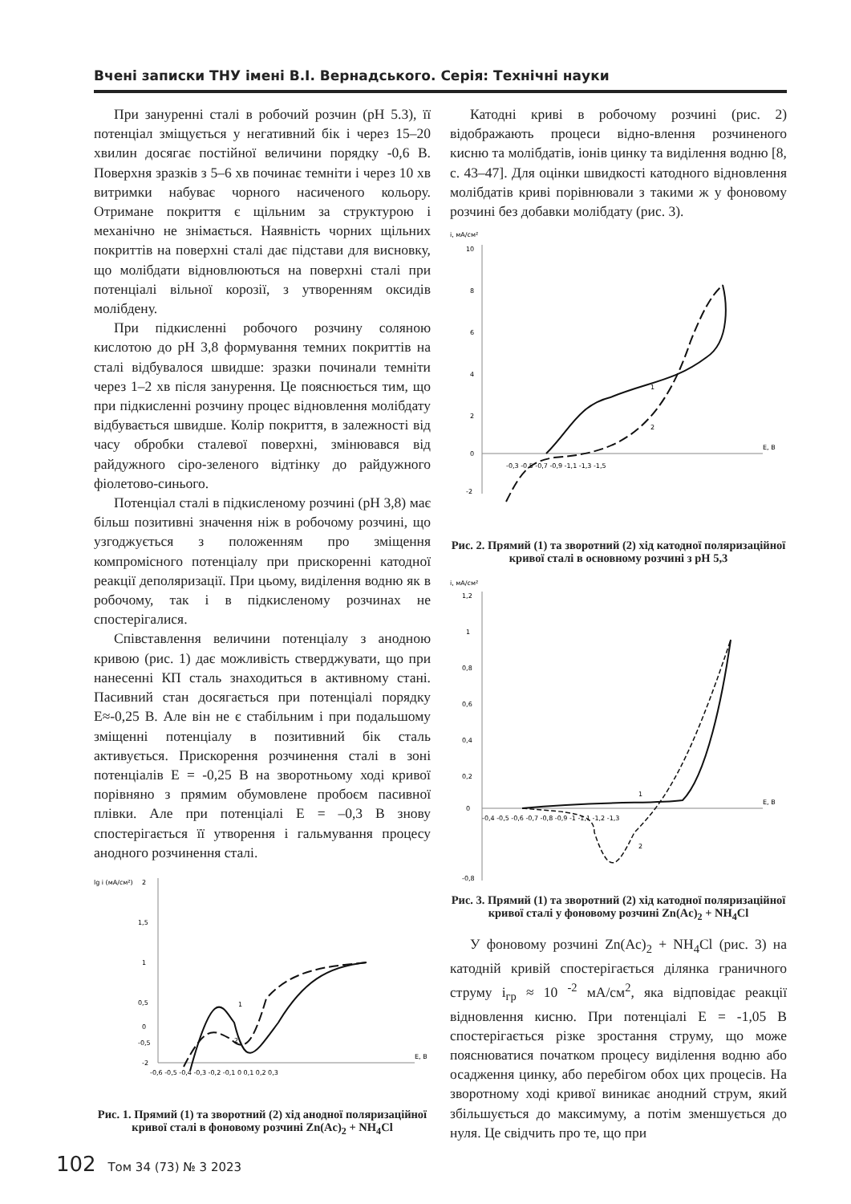Вчені записки ТНУ імені В.І. Вернадського. Серія: Технічні науки
При зануренні сталі в робочий розчин (pH 5.3), її потенціал зміщується у негативний бік і через 15–20 хвилин досягає постійної величини порядку -0,6 В. Поверхня зразків з 5–6 хв починає темніти і через 10 хв витримки набуває чорного насиченого кольору. Отримане покриття є щільним за структурою і механічно не знімається. Наявність чорних щільних покриттів на поверхні сталі дає підстави для висновку, що молібдати відновлюються на поверхні сталі при потенціалі вільної корозії, з утворенням оксидів молібдену.
При підкисленні робочого розчину соляною кислотою до pH 3,8 формування темних покриттів на сталі відбувалося швидше: зразки починали темніти через 1–2 хв після занурення. Це пояснюється тим, що при підкисленні розчину процес відновлення молібдату відбувається швидше. Колір покриття, в залежності від часу обробки сталевої поверхні, змінювався від райдужного сіро-зеленого відтінку до райдужного фіолетово-синього.
Потенціал сталі в підкисленому розчині (pH 3,8) має більш позитивні значення ніж в робочому розчині, що узгоджується з положенням про зміщення компромісного потенціалу при прискоренні катодної реакції деполяризації. При цьому, виділення водню як в робочому, так і в підкисленому розчинах не спостерігалися.
Співставлення величини потенціалу з анодною кривою (рис. 1) дає можливість стверджувати, що при нанесенні КП сталь знаходиться в активному стані. Пасивний стан досягається при потенціалі порядку E≈-0,25 В. Але він не є стабільним і при подальшому зміщенні потенціалу в позитивний бік сталь активується. Прискорення розчинення сталі в зоні потенціалів E = -0,25 В на зворотньому ході кривої порівняно з прямим обумовлене пробоєм пасивної плівки. Але при потенціалі E = –0,3 В знову спостерігається її утворення і гальмування процесу анодного розчинення сталі.
lg i (мА/см²)
2
1,5
1
0,5
0
-0,5
-2
-0,6 -0,5 -0,4 -0,3 -0,2 -0,1 0 0,1 0,2 0,3
E, B
1
2
Рис. 1. Прямий (1) та зворотний (2) хід анодної поляризаційної кривої сталі в фоновому розчині Zn(Ac)<sub>2</sub> + NH<sub>4</sub>Cl
Катодні криві в робочому розчині (рис. 2) відображають процеси відно-влення розчиненого кисню та молібдатів, іонів цинку та виділення водню [8, с. 43–47]. Для оцінки швидкості катодного відновлення молібдатів криві порівнювали з такими ж у фоновому розчині без добавки молібдату (рис. 3).
i, мА/см²
10
8
6
4
2
0
-2
-0,3 -0,5 -0,7 -0,9 -1,1 -1,3 -1,5
E, B
1
2
Рис. 2. Прямий (1) та зворотний (2) хід катодної поляризаційної кривої сталі в основному розчині з pH 5,3
i, мА/см²
1,2
1
0,8
0,6
0,4
0,2
0
-0,8
-0,4 -0,5 -0,6 -0,7 -0,8 -0,9 -1 -1,1 -1,2 -1,3
E, B
1
2
Рис. 3. Прямий (1) та зворотний (2) хід катодної поляризаційної кривої сталі у фоновому розчині Zn(Ac)<sub>2</sub> + NH<sub>4</sub>Cl
У фоновому розчині Zn(Ac)<sub>2</sub> + NH<sub>4</sub>Cl (рис. 3) на катодній кривій спостерігається ділянка граничного струму i<sub>гр</sub> ≈ 10 <sup>-2</sup> мА/см<sup>2</sup>, яка відповідає реакції відновлення кисню. При потенціалі E = -1,05 В спостерігається різке зростання струму, що може пояснюватися початком процесу виділення водню або осадження цинку, або перебігом обох цих процесів. На зворотному ході кривої виникає анодний струм, який збільшується до максимуму, а потім зменшується до нуля. Це свідчить про те, що при
102 Том 34 (73) № 3 2023